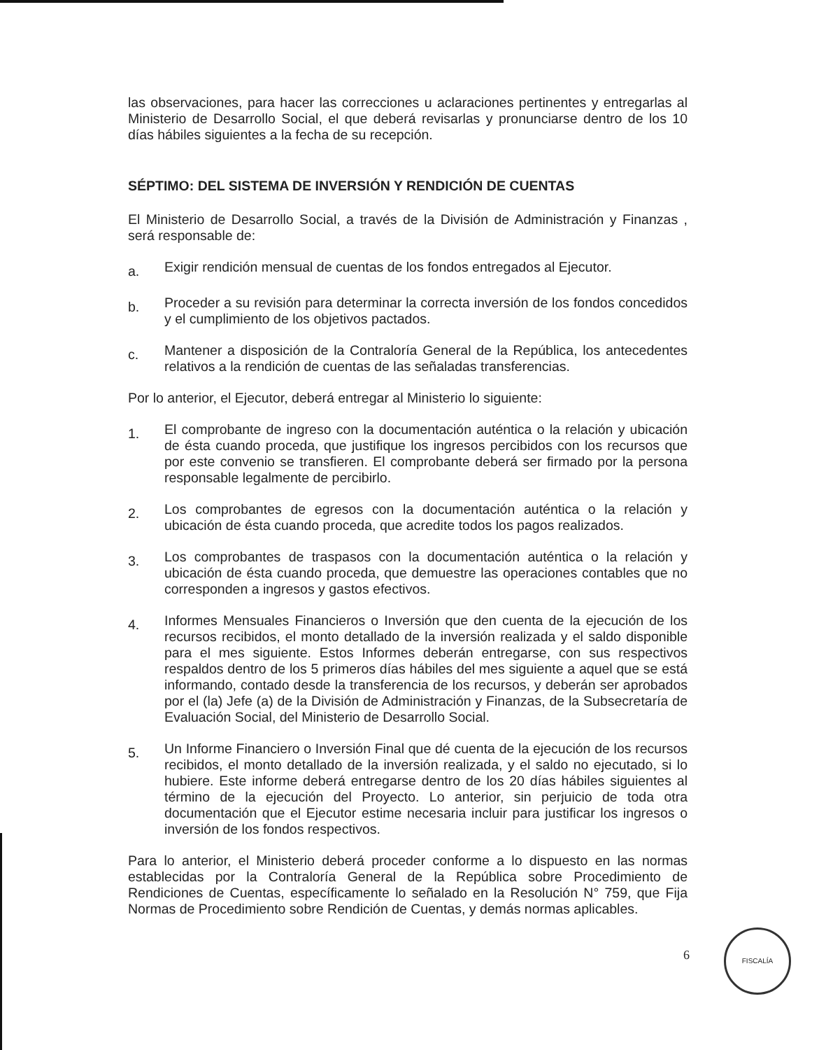las observaciones, para hacer las correcciones u aclaraciones pertinentes y entregarlas al Ministerio de Desarrollo Social, el que deberá revisarlas y pronunciarse dentro de los 10 días hábiles siguientes a la fecha de su recepción.
SÉPTIMO: DEL SISTEMA DE INVERSIÓN Y RENDICIÓN DE CUENTAS
El Ministerio de Desarrollo Social, a través de la División de Administración y Finanzas , será responsable de:
a.
Exigir rendición mensual de cuentas de los fondos entregados al Ejecutor.
b.
Proceder a su revisión para determinar la correcta inversión de los fondos concedidos y el cumplimiento de los objetivos pactados.
c.
Mantener a disposición de la Contraloría General de la República, los antecedentes relativos a la rendición de cuentas de las señaladas transferencias.
Por lo anterior, el Ejecutor, deberá entregar al Ministerio lo siguiente:
1.
El comprobante de ingreso con la documentación auténtica o la relación y ubicación de ésta cuando proceda, que justifique los ingresos percibidos con los recursos que por este convenio se transfieren. El comprobante deberá ser firmado por la persona responsable legalmente de percibirlo.
2.
Los comprobantes de egresos con la documentación auténtica o la relación y ubicación de ésta cuando proceda, que acredite todos los pagos realizados.
3.
Los comprobantes de traspasos con la documentación auténtica o la relación y ubicación de ésta cuando proceda, que demuestre las operaciones contables que no corresponden a ingresos y gastos efectivos.
4.
Informes Mensuales Financieros o Inversión que den cuenta de la ejecución de los recursos recibidos, el monto detallado de la inversión realizada y el saldo disponible para el mes siguiente. Estos Informes deberán entregarse, con sus respectivos respaldos dentro de los 5 primeros días hábiles del mes siguiente a aquel que se está informando, contado desde la transferencia de los recursos, y deberán ser aprobados por el (la) Jefe (a) de la División de Administración y Finanzas, de la Subsecretaría de Evaluación Social, del Ministerio de Desarrollo Social.
5.
Un Informe Financiero o Inversión Final que dé cuenta de la ejecución de los recursos recibidos, el monto detallado de la inversión realizada, y el saldo no ejecutado, si lo hubiere. Este informe deberá entregarse dentro de los 20 días hábiles siguientes al término de la ejecución del Proyecto. Lo anterior, sin perjuicio de toda otra documentación que el Ejecutor estime necesaria incluir para justificar los ingresos o inversión de los fondos respectivos.
Para lo anterior, el Ministerio deberá proceder conforme a lo dispuesto en las normas establecidas por la Contraloría General de la República sobre Procedimiento de Rendiciones de Cuentas, específicamente lo señalado en la Resolución N° 759, que Fija Normas de Procedimiento sobre Rendición de Cuentas, y demás normas aplicables.
6
FISCALÍA